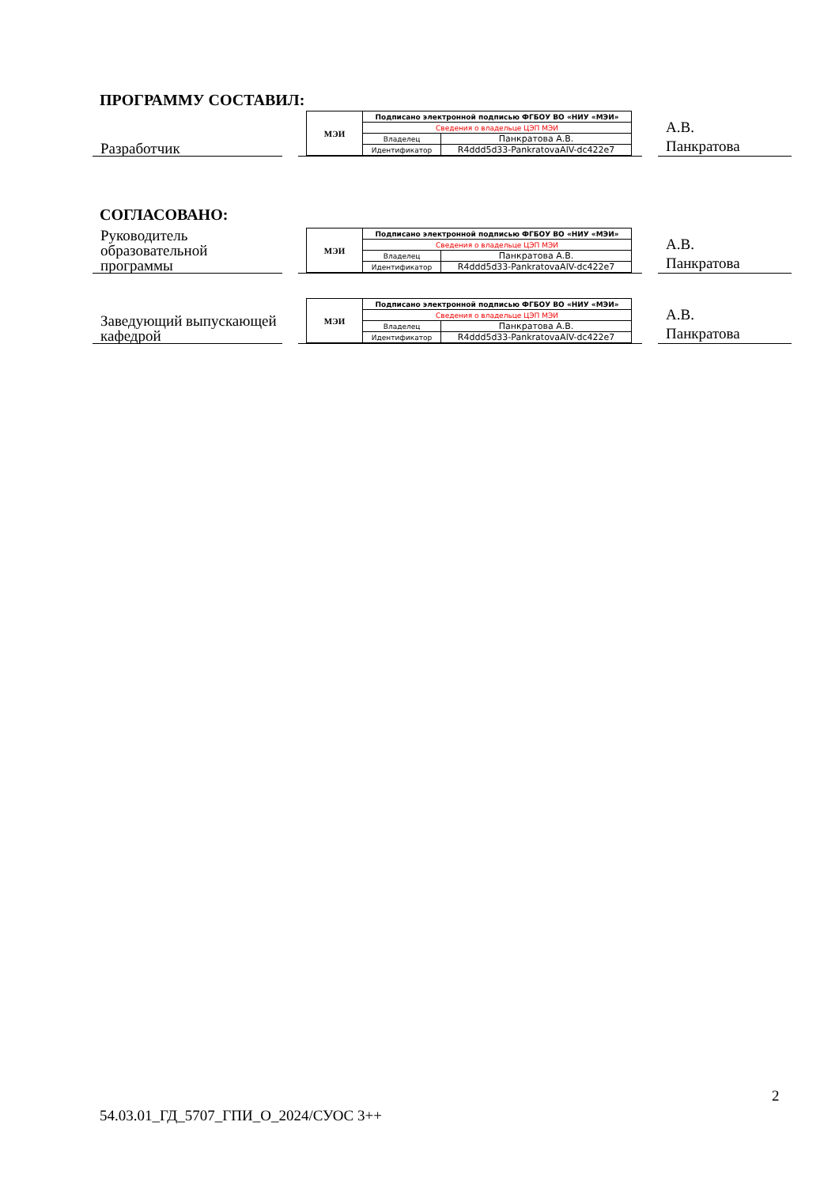ПРОГРАММУ СОСТАВИЛ:
Разработчик
| МЭИ | Подписано электронной подписью ФГБОУ ВО «НИУ «МЭИ» | |
| | Сведения о владельце ЦЭП МЭИ | |
| | Владелец | Панкратова А.В. |
| | Идентификатор | R4ddd5d33-PankratovaAlV-dc422e7 |
А.В.
Панкратова
СОГЛАСОВАНО:
Руководитель образовательной программы
| МЭИ | Подписано электронной подписью ФГБОУ ВО «НИУ «МЭИ» | |
| | Сведения о владельце ЦЭП МЭИ | |
| | Владелец | Панкратова А.В. |
| | Идентификатор | R4ddd5d33-PankratovaAlV-dc422e7 |
А.В.
Панкратова
Заведующий выпускающей кафедрой
| МЭИ | Подписано электронной подписью ФГБОУ ВО «НИУ «МЭИ» | |
| | Сведения о владельце ЦЭП МЭИ | |
| | Владелец | Панкратова А.В. |
| | Идентификатор | R4ddd5d33-PankratovaAlV-dc422e7 |
А.В.
Панкратова
2
54.03.01_ГД_5707_ГПИ_О_2024/СУОС 3++